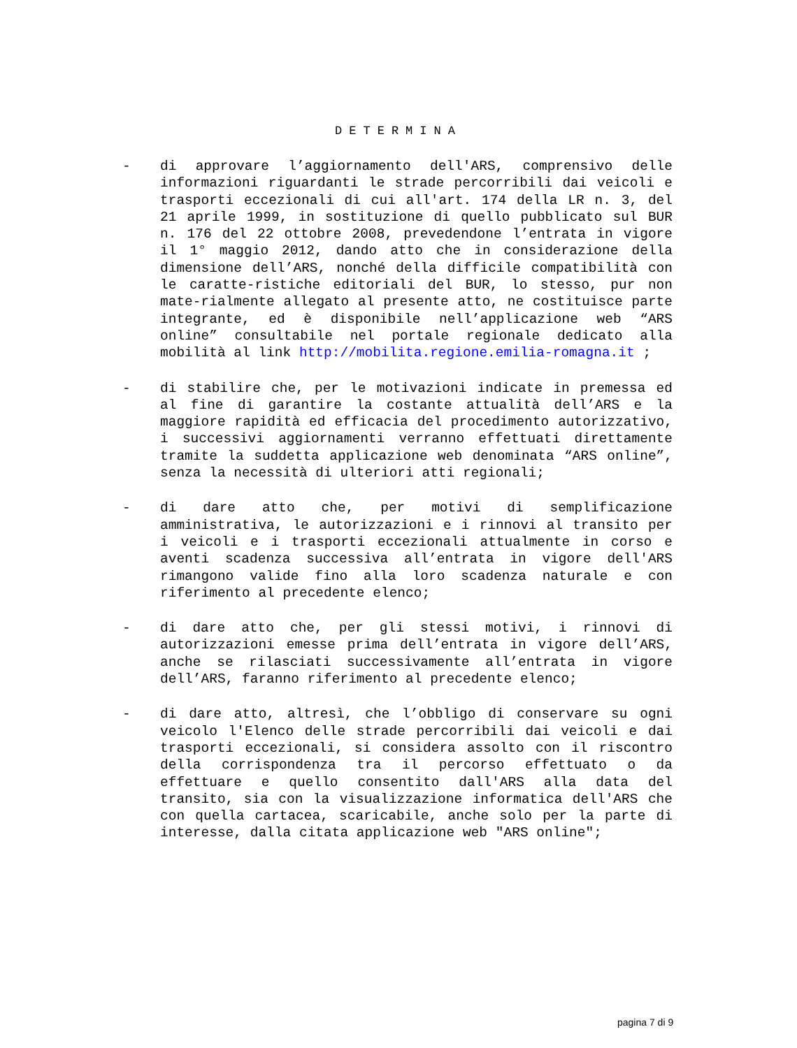DETERMINA
- di approvare l’aggiornamento dell'ARS, comprensivo delle informazioni riguardanti le strade percorribili dai veicoli e trasporti eccezionali di cui all'art. 174 della LR n. 3, del 21 aprile 1999, in sostituzione di quello pubblicato sul BUR n. 176 del 22 ottobre 2008, prevedendone l’entrata in vigore il 1° maggio 2012, dando atto che in considerazione della dimensione dell’ARS, nonché della difficile compatibilità con le caratte-ristiche editoriali del BUR, lo stesso, pur non mate-rialmente allegato al presente atto, ne costituisce parte integrante, ed è disponibile nell’applicazione web “ARS online” consultabile nel portale regionale dedicato alla mobilità al link http://mobilita.regione.emilia-romagna.it ;
- di stabilire che, per le motivazioni indicate in premessa ed al fine di garantire la costante attualità dell’ARS e la maggiore rapidità ed efficacia del procedimento autorizzativo, i successivi aggiornamenti verranno effettuati direttamente tramite la suddetta applicazione web denominata “ARS online”, senza la necessità di ulteriori atti regionali;
- di dare atto che, per motivi di semplificazione amministrativa, le autorizzazioni e i rinnovi al transito per i veicoli e i trasporti eccezionali attualmente in corso e aventi scadenza successiva all’entrata in vigore dell'ARS rimangono valide fino alla loro scadenza naturale e con riferimento al precedente elenco;
- di dare atto che, per gli stessi motivi, i rinnovi di autorizzazioni emesse prima dell’entrata in vigore dell’ARS, anche se rilasciati successivamente all’entrata in vigore dell’ARS, faranno riferimento al precedente elenco;
- di dare atto, altresì, che l’obbligo di conservare su ogni veicolo l'Elenco delle strade percorribili dai veicoli e dai trasporti eccezionali, si considera assolto con il riscontro della corrispondenza tra il percorso effettuato o da effettuare e quello consentito dall'ARS alla data del transito, sia con la visualizzazione informatica dell'ARS che con quella cartacea, scaricabile, anche solo per la parte di interesse, dalla citata applicazione web "ARS online";
pagina 7 di 9